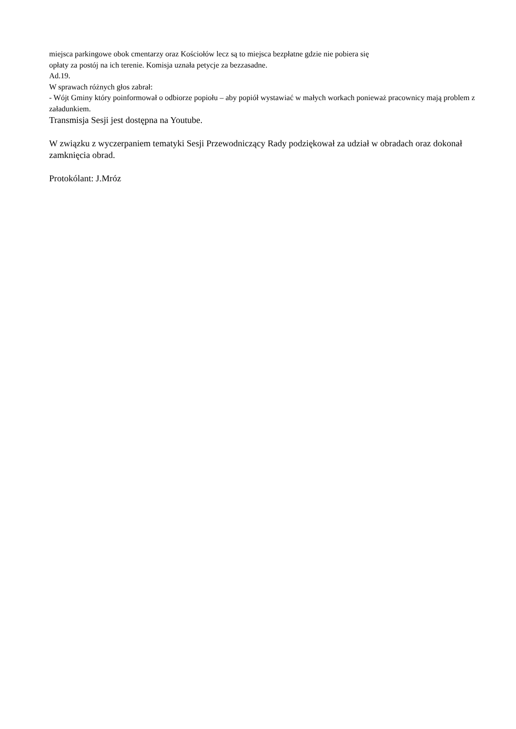miejsca parkingowe obok cmentarzy oraz Kościołów lecz są to miejsca bezpłatne gdzie nie pobiera się
opłaty za postój na ich terenie. Komisja uznała petycje za bezzasadne.
Ad.19.
W sprawach różnych głos zabrał:
- Wójt Gminy który poinformował o odbiorze popiołu – aby popiół wystawiać w małych workach ponieważ pracownicy mają problem z załadunkiem.
Transmisja Sesji jest dostępna na Youtube.
W związku z wyczerpaniem tematyki Sesji Przewodniczący Rady podziękował za udział w obradach oraz dokonał zamknięcia obrad.
Protokólant: J.Mróz